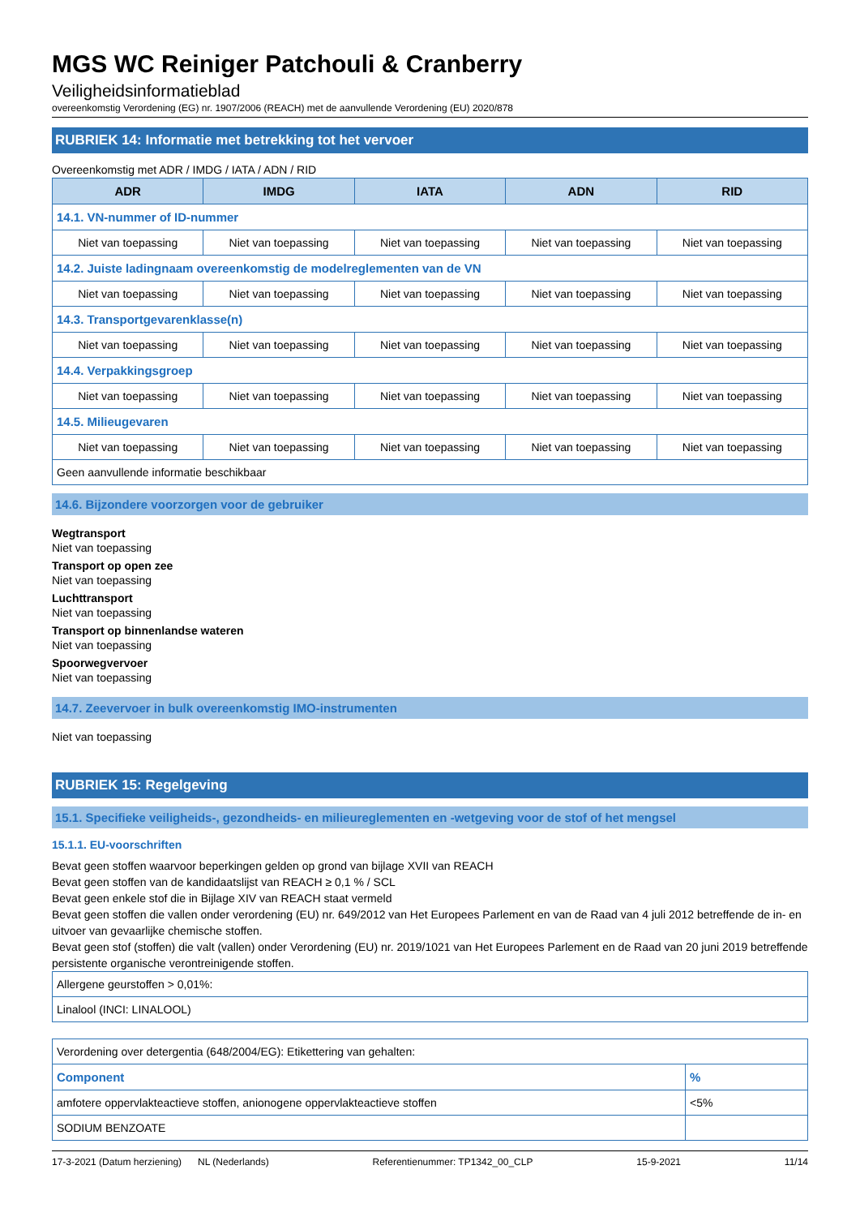MGS WC Reiniger Patchouli & Cranberry
Veiligheidsinformatieblad
overeenkomstig Verordening (EG) nr. 1907/2006 (REACH) met de aanvullende Verordening (EU) 2020/878
RUBRIEK 14: Informatie met betrekking tot het vervoer
Overeenkomstig met ADR / IMDG / IATA / ADN / RID
| ADR | IMDG | IATA | ADN | RID |
| --- | --- | --- | --- | --- |
| 14.1. VN-nummer of ID-nummer | | | | |
| Niet van toepassing | Niet van toepassing | Niet van toepassing | Niet van toepassing | Niet van toepassing |
| 14.2. Juiste ladingnaam overeenkomstig de modelreglementen van de VN | | | | |
| Niet van toepassing | Niet van toepassing | Niet van toepassing | Niet van toepassing | Niet van toepassing |
| 14.3. Transportgevarenklasse(n) | | | | |
| Niet van toepassing | Niet van toepassing | Niet van toepassing | Niet van toepassing | Niet van toepassing |
| 14.4. Verpakkingsgroep | | | | |
| Niet van toepassing | Niet van toepassing | Niet van toepassing | Niet van toepassing | Niet van toepassing |
| 14.5. Milieugevaren | | | | |
| Niet van toepassing | Niet van toepassing | Niet van toepassing | Niet van toepassing | Niet van toepassing |
| Geen aanvullende informatie beschikbaar | | | | |
14.6. Bijzondere voorzorgen voor de gebruiker
Wegtransport
Niet van toepassing
Transport op open zee
Niet van toepassing
Luchttransport
Niet van toepassing
Transport op binnenlandse wateren
Niet van toepassing
Spoorwegvervoer
Niet van toepassing
14.7. Zeevervoer in bulk overeenkomstig IMO-instrumenten
Niet van toepassing
RUBRIEK 15: Regelgeving
15.1. Specifieke veiligheids-, gezondheids- en milieureglementen en -wetgeving voor de stof of het mengsel
15.1.1. EU-voorschriften
Bevat geen stoffen waarvoor beperkingen gelden op grond van bijlage XVII van REACH
Bevat geen stoffen van de kandidaatslijst van REACH ≥ 0,1 % / SCL
Bevat geen enkele stof die in Bijlage XIV van REACH staat vermeld
Bevat geen stoffen die vallen onder verordening (EU) nr. 649/2012 van Het Europees Parlement en van de Raad van 4 juli 2012 betreffende de in- en uitvoer van gevaarlijke chemische stoffen.
Bevat geen stof (stoffen) die valt (vallen) onder Verordening (EU) nr. 2019/1021 van Het Europees Parlement en de Raad van 20 juni 2019 betreffende persistente organische verontreinigende stoffen.
| Allergene geurstoffen > 0,01%: |
| Linalool (INCI: LINALOOL) |
| Verordening over detergentia (648/2004/EG): Etikettering van gehalten: | |
| Component | % |
| amfotere oppervlakteactieve stoffen, anionogene oppervlakteactieve stoffen | <5% |
| SODIUM BENZOATE | |
17-3-2021 (Datum herziening) NL (Nederlands) Referentienummer: TP1342_00_CLP 15-9-2021 11/14